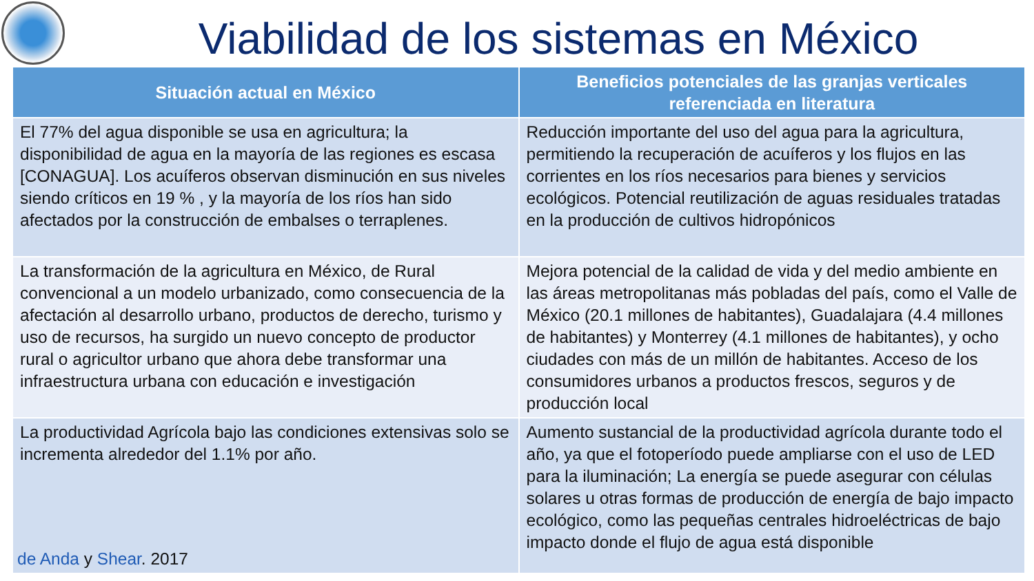Viabilidad de los sistemas en México
| Situación actual en México | Beneficios potenciales de las granjas verticales referenciada en literatura |
| --- | --- |
| El 77% del agua disponible se usa en agricultura; la disponibilidad de agua en la mayoría de las regiones es escasa [CONAGUA]. Los acuíferos observan disminución en sus niveles siendo críticos en 19 % , y la mayoría de los ríos han sido afectados por la construcción de embalses o terraplenes. | Reducción importante del uso del agua para la agricultura, permitiendo la recuperación de acuíferos y los flujos en las corrientes en los ríos necesarios para bienes y servicios ecológicos. Potencial reutilización de aguas residuales tratadas en la producción de cultivos hidropónicos |
| La transformación de la agricultura en México, de Rural convencional a un modelo urbanizado, como consecuencia de la afectación al desarrollo urbano, productos de derecho, turismo y uso de recursos, ha surgido un nuevo concepto de productor rural o agricultor urbano que ahora debe transformar una infraestructura urbana con educación e investigación | Mejora potencial de la calidad de vida y del medio ambiente en las áreas metropolitanas más pobladas del país, como el Valle de México (20.1 millones de habitantes), Guadalajara (4.4 millones de habitantes) y Monterrey (4.1 millones de habitantes), y ocho ciudades con más de un millón de habitantes. Acceso de los consumidores urbanos a productos frescos, seguros y de producción local |
| La productividad Agrícola bajo las condiciones extensivas solo se incrementa alrededor del 1.1% por año. de Anda y Shear . 2017 | Aumento sustancial de la productividad agrícola durante todo el año, ya que el fotoperíodo puede ampliarse con el uso de LED para la iluminación; La energía se puede asegurar con células solares u otras formas de producción de energía de bajo impacto ecológico, como las pequeñas centrales hidroeléctricas de bajo impacto donde el flujo de agua está disponible |